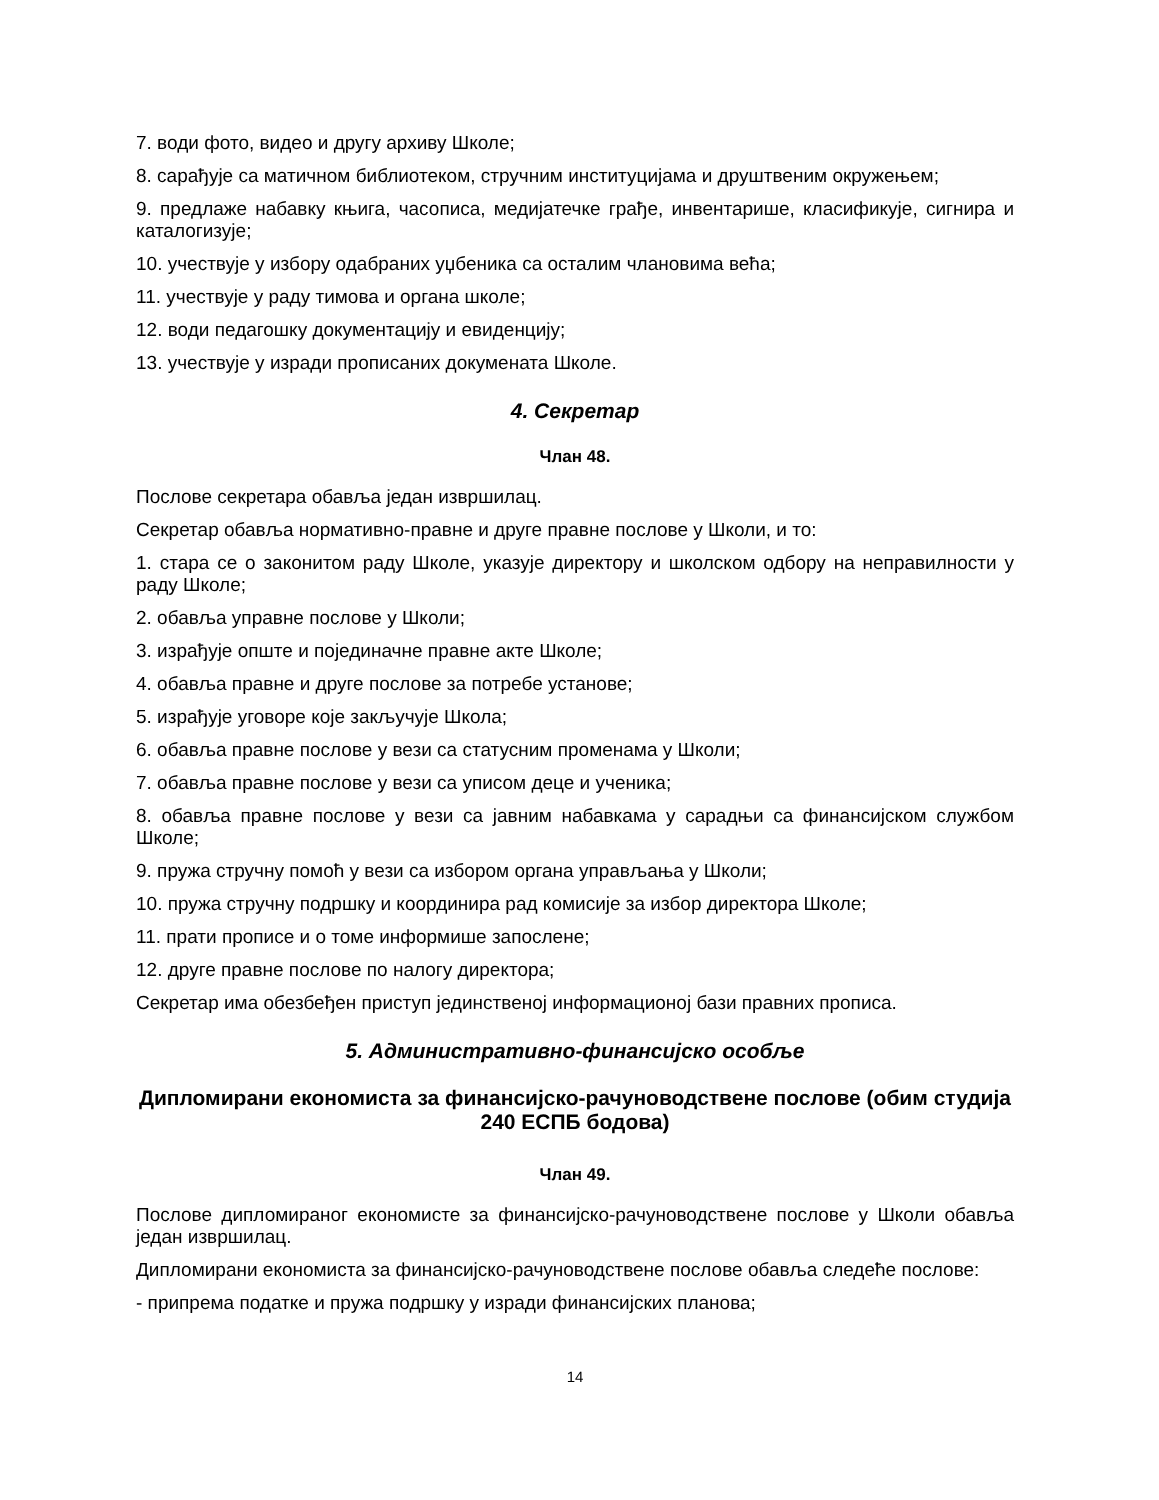7. води фото, видео и другу архиву Школе;
8. сарађује са матичном библиотеком, стручним институцијама и друштвеним окружењем;
9. предлаже набавку књига, часописа, медијатечке грађе, инвентарише, класификује, сигнира и каталогизује;
10. учествује у избору одабраних уџбеника са осталим члановима већа;
11. учествује у раду тимова и органа школе;
12. води педагошку документацију и евиденцију;
13. учествује у изради прописаних докумената Школе.
4. Секретар
Члан 48.
Послове секретара обавља један извршилац.
Секретар обавља нормативно-правне и друге правне послове у Школи, и то:
1. стара се о законитом раду Школе, указује директору и школском одбору на неправилности у раду Школе;
2. обавља управне послове у Школи;
3. израђује опште и појединачне правне акте Школе;
4. обавља правне и друге послове за потребе установе;
5. израђује уговоре које закључује Школа;
6. обавља правне послове у вези са статусним променама у Школи;
7. обавља правне послове у вези са уписом деце и ученика;
8. обавља правне послове у вези са јавним набавкама у сарадњи са финансијском службом Школе;
9. пружа стручну помоћ у вези са избором органа управљања у Школи;
10. пружа стручну подршку и координира рад комисије за избор директора Школе;
11. прати прописе и о томе информише запослене;
12. друге правне послове по налогу директора;
Секретар има обезбеђен приступ јединственој информационој бази правних прописа.
5. Административно-финансијско особље
Дипломирани економиста за финансијско-рачуноводствене послове (обим студија 240 ЕСПБ бодова)
Члан 49.
Послове дипломираног економисте за финансијско-рачуноводствене послове у Школи обавља један извршилац.
Дипломирани економиста за финансијско-рачуноводствене послове обавља следеће послове:
- припрема податке и пружа подршку у изради финансијских планова;
14